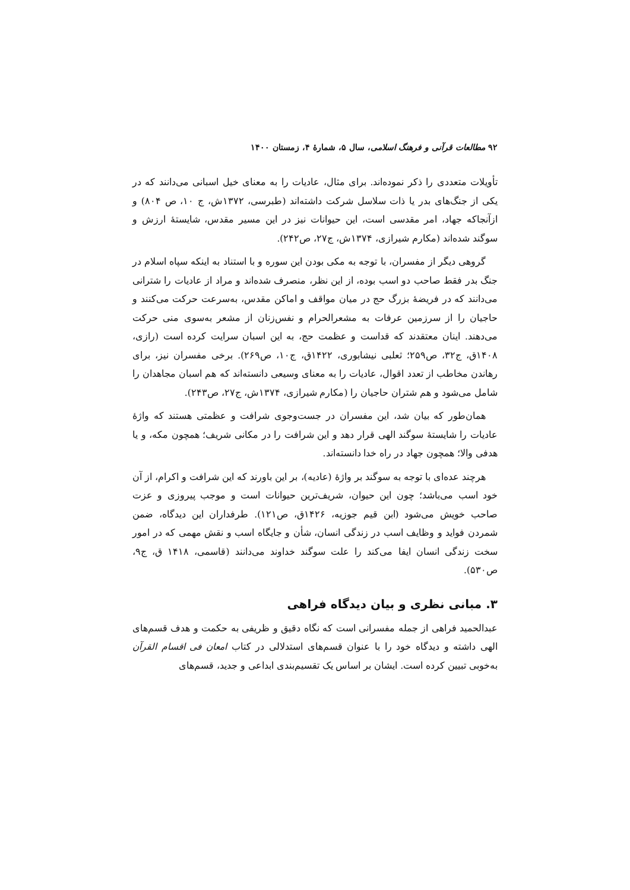۹۲ مطالعات قرآنی و فرهنگ اسلامی، سال ۵، شمارهٔ ۴، زمستان ۱۴۰۰
تأویلات متعددی را ذکر نموده‌اند. برای مثال، عادیات را به معنای خیل اسبانی می‌دانند که در یکی از جنگ‌های بدر یا ذات سلاسل شرکت داشته‌اند (طبرسی، ۱۳۷۲ش، ج ۱۰، ص ۸۰۴) و ازآنجاکه جهاد، امر مقدسی است، این حیوانات نیز در این مسیر مقدس، شایستهٔ ارزش و سوگند شده‌اند (مکارم شیرازی، ۱۳۷۴ش، ج۲۷، ص۲۴۲).
گروهی دیگر از مفسران، با توجه به مکی بودن این سوره و با استناد به اینکه سپاه اسلام در جنگ بدر فقط صاحب دو اسب بوده، از این نظر، منصرف شده‌اند و مراد از عادیات را شترانی می‌دانند که در فریضهٔ بزرگ حج در میان مواقف و اماکن مقدس، به‌سرعت حرکت می‌کنند و حاجیان را از سرزمین عرفات به مشعرالحرام و نفس‌زنان از مشعر به‌سوی منی حرکت می‌دهند. اینان معتقدند که قداست و عظمت حج، به این اسبان سرایت کرده است (رازی، ۱۴۰۸ق، ج۳۲، ص۲۵۹؛ ثعلبی نیشابوری، ۱۴۲۲ق، ج۱۰، ص۲۶۹). برخی مفسران نیز، برای رهاندن مخاطب از تعدد اقوال، عادیات را به معنای وسیعی دانسته‌اند که هم اسبان مجاهدان را شامل می‌شود و هم شتران حاجیان را (مکارم شیرازی، ۱۳۷۴ش، ج۲۷، ص۲۴۳).
همان‌طور که بیان شد، این مفسران در جست‌وجوی شرافت و عظمتی هستند که واژهٔ عادیات را شایستهٔ سوگند الهی قرار دهد و این شرافت را در مکانی شریف؛ همچون مکه، و یا هدفی والا؛ همچون جهاد در راه خدا دانسته‌اند.
هرچند عده‌ای با توجه به سوگند بر واژهٔ (عادیه)، بر این باورند که این شرافت و اکرام، از آن خود اسب می‌باشد؛ چون این حیوان، شریف‌ترین حیوانات است و موجب پیروزی و عزت صاحب خویش می‌شود (ابن قیم جوزیه، ۱۴۲۶ق، ص۱۲۱). طرفداران این دیدگاه، ضمن شمردن فواید و وظایف اسب در زندگی انسان، شأن و جایگاه اسب و نقش مهمی که در امور سخت زندگی انسان ایفا می‌کند را علت سوگند خداوند می‌دانند (قاسمی، ۱۴۱۸ ق، ج۹، ص۵۳۰).
۳. مبانی نظری و بیان دیدگاه فراهی
عبدالحمید فراهی از جمله مفسرانی است که نگاه دقیق و ظریفی به حکمت و هدف قسم‌های الهی داشته و دیدگاه خود را با عنوان قسم‌های استدلالی در کتاب امعان فی اقسام القرآن به‌خوبی تبیین کرده است. ایشان بر اساس یک تقسیم‌بندی ابداعی و جدید، قسم‌های